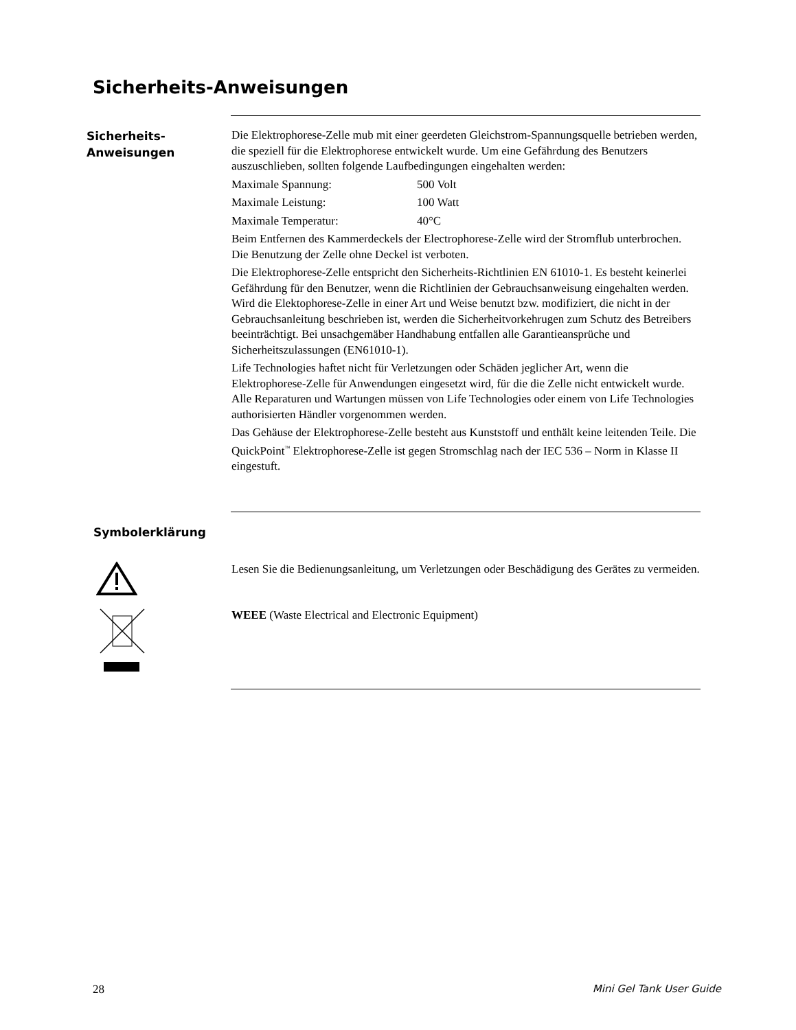Sicherheits-Anweisungen
Sicherheits-
Anweisungen
Die Elektrophorese-Zelle mub mit einer geerdeten Gleichstrom-Spannungsquelle betrieben werden, die speziell für die Elektrophorese entwickelt wurde. Um eine Gefährdung des Benutzers auszuschlieben, sollten folgende Laufbedingungen eingehalten werden:
Maximale Spannung: 500 Volt
Maximale Leistung: 100 Watt
Maximale Temperatur: 40°C
Beim Entfernen des Kammerdeckels der Electrophorese-Zelle wird der Stromflub unterbrochen. Die Benutzung der Zelle ohne Deckel ist verboten.
Die Elektrophorese-Zelle entspricht den Sicherheits-Richtlinien EN 61010-1. Es besteht keinerlei Gefährdung für den Benutzer, wenn die Richtlinien der Gebrauchsanweisung eingehalten werden. Wird die Elektophorese-Zelle in einer Art und Weise benutzt bzw. modifiziert, die nicht in der Gebrauchsanleitung beschrieben ist, werden die Sicherheitvorkehrugen zum Schutz des Betreibers beeinträchtigt. Bei unsachgemäber Handhabung entfallen alle Garantieansprüche und Sicherheitszulassungen (EN61010-1).
Life Technologies haftet nicht für Verletzungen oder Schäden jeglicher Art, wenn die Elektrophorese-Zelle für Anwendungen eingesetzt wird, für die die Zelle nicht entwickelt wurde. Alle Reparaturen und Wartungen müssen von Life Technologies oder einem von Life Technologies authorisierten Händler vorgenommen werden.
Das Gehäuse der Elektrophorese-Zelle besteht aus Kunststoff und enthält keine leitenden Teile. Die QuickPoint<sup>™</sup> Elektrophorese-Zelle ist gegen Stromschlag nach der IEC 536 – Norm in Klasse II eingestuft.
Symbolerklärung
Lesen Sie die Bedienungsanleitung, um Verletzungen oder Beschädigung des Gerätes zu vermeiden.
WEEE (Waste Electrical and Electronic Equipment)
28 Mini Gel Tank User Guide